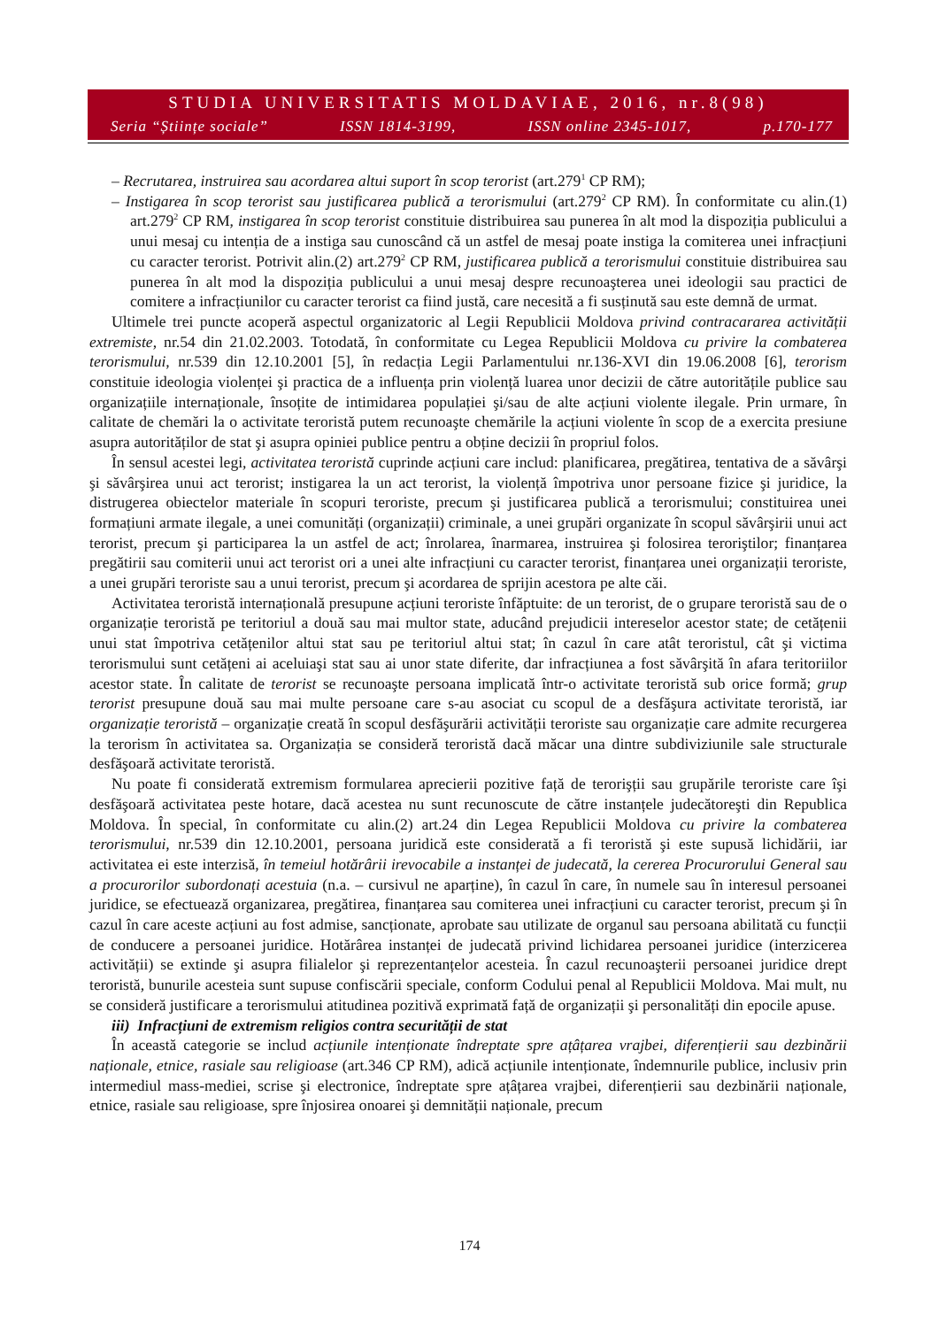STUDIA UNIVERSITATIS MOLDAVIAE, 2016, nr.8(98)
Seria “Științe sociale” ISSN 1814-3199, ISSN online 2345-1017, p.170-177
– Recrutarea, instruirea sau acordarea altui suport în scop terorist (art.279<sup>1</sup> CP RM);
– Instigarea în scop terorist sau justificarea publică a terorismului (art.279<sup>2</sup> CP RM). În conformitate cu alin.(1) art.279<sup>2</sup> CP RM, instigarea în scop terorist constituie distribuirea sau punerea în alt mod la dispoziția publicului a unui mesaj cu intenția de a instiga sau cunoscând că un astfel de mesaj poate instiga la comiterea unei infracțiuni cu caracter terorist. Potrivit alin.(2) art.279<sup>2</sup> CP RM, justificarea publică a terorismului constituie distribuirea sau punerea în alt mod la dispoziția publicului a unui mesaj despre recunoaşterea unei ideologii sau practici de comitere a infracțiunilor cu caracter terorist ca fiind justă, care necesită a fi susținută sau este demnă de urmat.
Ultimele trei puncte acoperă aspectul organizatoric al Legii Republicii Moldova privind contracararea activității extremiste, nr.54 din 21.02.2003. Totodată, în conformitate cu Legea Republicii Moldova cu privire la combaterea terorismului, nr.539 din 12.10.2001 [5], în redacția Legii Parlamentului nr.136-XVI din 19.06.2008 [6], terorism constituie ideologia violenței şi practica de a influența prin violență luarea unor decizii de către autoritățile publice sau organizațiile internaționale, însoțite de intimidarea populației şi/sau de alte acțiuni violente ilegale. Prin urmare, în calitate de chemări la o activitate teroristă putem recunoaşte chemările la acțiuni violente în scop de a exercita presiune asupra autorităților de stat şi asupra opiniei publice pentru a obține decizii în propriul folos.
În sensul acestei legi, activitatea teroristă cuprinde acțiuni care includ: planificarea, pregătirea, tentativa de a săvârşi şi săvârşirea unui act terorist; instigarea la un act terorist, la violență împotriva unor persoane fizice şi juridice, la distrugerea obiectelor materiale în scopuri teroriste, precum şi justificarea publică a terorismului; constituirea unei formațiuni armate ilegale, a unei comunități (organizații) criminale, a unei grupări organizate în scopul săvârşirii unui act terorist, precum şi participarea la un astfel de act; înrolarea, înarmarea, instruirea şi folosirea teroriştilor; finanțarea pregătirii sau comiterii unui act terorist ori a unei alte infracțiuni cu caracter terorist, finanțarea unei organizații teroriste, a unei grupări teroriste sau a unui terorist, precum şi acordarea de sprijin acestora pe alte căi.
Activitatea teroristă internațională presupune acțiuni teroriste înfăptuite: de un terorist, de o grupare teroristă sau de o organizație teroristă pe teritoriul a două sau mai multor state, aducând prejudicii intereselor acestor state; de cetățenii unui stat împotriva cetățenilor altui stat sau pe teritoriul altui stat; în cazul în care atât teroristul, cât şi victima terorismului sunt cetățeni ai aceluiaşi stat sau ai unor state diferite, dar infracțiunea a fost săvârşită în afara teritoriilor acestor state. În calitate de terorist se recunoaşte persoana implicată într-o activitate teroristă sub orice formă; grup terorist presupune două sau mai multe persoane care s-au asociat cu scopul de a desfăşura activitate teroristă, iar organizație teroristă – organizație creată în scopul desfăşurării activității teroriste sau organizație care admite recurgerea la terorism în activitatea sa. Organizația se consideră teroristă dacă măcar una dintre subdiviziunile sale structurale desfăşoară activitate teroristă.
Nu poate fi considerată extremism formularea aprecierii pozitive față de terorişții sau grupările teroriste care îşi desfăşoară activitatea peste hotare, dacă acestea nu sunt recunoscute de către instanțele judecătoreşti din Republica Moldova. În special, în conformitate cu alin.(2) art.24 din Legea Republicii Moldova cu privire la combaterea terorismului, nr.539 din 12.10.2001, persoana juridică este considerată a fi teroristă şi este supusă lichidării, iar activitatea ei este interzisă, în temeiul hotărârii irevocabile a instanței de judecată, la cererea Procurorului General sau a procurorilor subordonați acestuia (n.a. – cursivul ne aparține), în cazul în care, în numele sau în interesul persoanei juridice, se efectuează organizarea, pregătirea, finanțarea sau comiterea unei infracțiuni cu caracter terorist, precum şi în cazul în care aceste acțiuni au fost admise, sancționate, aprobate sau utilizate de organul sau persoana abilitată cu funcții de conducere a persoanei juridice. Hotărârea instanței de judecată privind lichidarea persoanei juridice (interzicerea activității) se extinde şi asupra filialelor şi reprezentanțelor acesteia. În cazul recunoaşterii persoanei juridice drept teroristă, bunurile acesteia sunt supuse confiscării speciale, conform Codului penal al Republicii Moldova. Mai mult, nu se consideră justificare a terorismului atitudinea pozitivă exprimată față de organizații şi personalități din epocile apuse.
iii) Infracțiuni de extremism religios contra securității de stat
În această categorie se includ acțiunile intenționate îndreptate spre ațâțarea vrajbei, diferențierii sau dezbinării naționale, etnice, rasiale sau religioase (art.346 CP RM), adică acțiunile intenționate, îndemnurile publice, inclusiv prin intermediul mass-mediei, scrise şi electronice, îndreptate spre ațâțarea vrajbei, diferențierii sau dezbinării naționale, etnice, rasiale sau religioase, spre înjosirea onoarei şi demnității naționale, precum
174